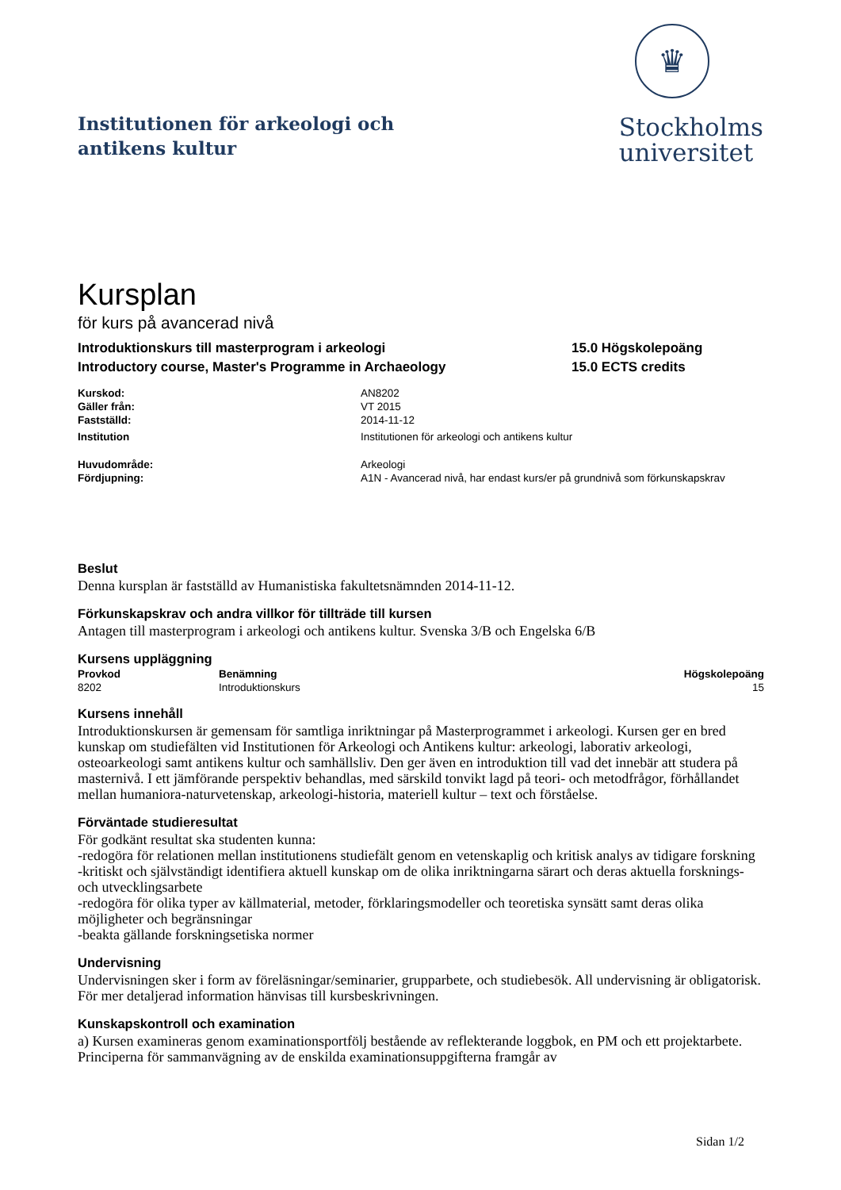Institutionen för arkeologi och
antikens kultur
♛
Stockholms
universitet
Kursplan
för kurs på avancerad nivå
Introduktionskurs till masterprogram i arkeologi
Introductory course, Master's Programme in Archaeology
15.0 Högskolepoäng
15.0 ECTS credits
| Kurskod: | AN8202 |
| Gäller från: | VT 2015 |
| Fastställd: | 2014-11-12 |
| Institution | Institutionen för arkeologi och antikens kultur |
| Huvudområde: | Arkeologi |
| Fördjupning: | A1N - Avancerad nivå, har endast kurs/er på grundnivå som förkunskapskrav |
Beslut
Denna kursplan är fastställd av Humanistiska fakultetsnämnden 2014-11-12.
Förkunskapskrav och andra villkor för tillträde till kursen
Antagen till masterprogram i arkeologi och antikens kultur. Svenska 3/B och Engelska 6/B
Kursens uppläggning
| Provkod | Benämning | Högskolepoäng |
| --- | --- | --- |
| 8202 | Introduktionskurs | 15 |
Kursens innehåll
Introduktionskursen är gemensam för samtliga inriktningar på Masterprogrammet i arkeologi. Kursen ger en bred kunskap om studiefälten vid Institutionen för Arkeologi och Antikens kultur: arkeologi, laborativ arkeologi, osteoarkeologi samt antikens kultur och samhällsliv. Den ger även en introduktion till vad det innebär att studera på masternivå. I ett jämförande perspektiv behandlas, med särskild tonvikt lagd på teori- och metodfrågor, förhållandet mellan humaniora-naturvetenskap, arkeologi-historia, materiell kultur – text och förståelse.
Förväntade studieresultat
För godkänt resultat ska studenten kunna:
-redogöra för relationen mellan institutionens studiefält genom en vetenskaplig och kritisk analys av tidigare forskning
-kritiskt och självständigt identifiera aktuell kunskap om de olika inriktningarna särart och deras aktuella forsknings- och utvecklingsarbete
-redogöra för olika typer av källmaterial, metoder, förklaringsmodeller och teoretiska synsätt samt deras olika möjligheter och begränsningar
-beakta gällande forskningsetiska normer
Undervisning
Undervisningen sker i form av föreläsningar/seminarier, grupparbete, och studiebesök. All undervisning är obligatorisk. För mer detaljerad information hänvisas till kursbeskrivningen.
Kunskapskontroll och examination
a) Kursen examineras genom examinationsportfölj bestående av reflekterande loggbok, en PM och ett projektarbete. Principerna för sammanvägning av de enskilda examinationsuppgifterna framgår av
Sidan 1/2